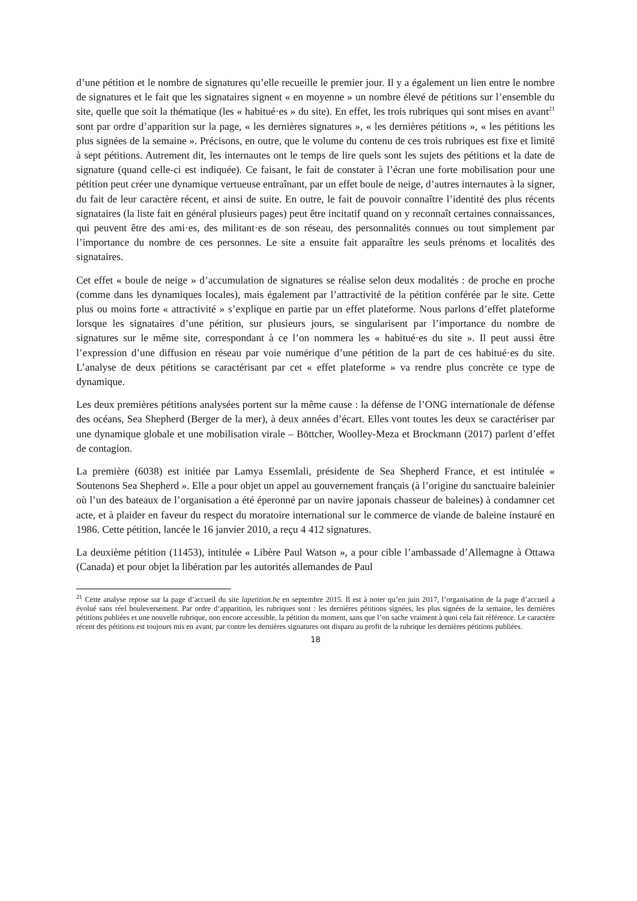d’une pétition et le nombre de signatures qu’elle recueille le premier jour. Il y a également un lien entre le nombre de signatures et le fait que les signataires signent « en moyenne » un nombre élevé de pétitions sur l’ensemble du site, quelle que soit la thématique (les « habitué·es » du site). En effet, les trois rubriques qui sont mises en avant<sup>21</sup> sont par ordre d’apparition sur la page, « les dernières signatures », « les dernières pétitions », « les pétitions les plus signées de la semaine ». Précisons, en outre, que le volume du contenu de ces trois rubriques est fixe et limité à sept pétitions. Autrement dit, les internautes ont le temps de lire quels sont les sujets des pétitions et la date de signature (quand celle-ci est indiquée). Ce faisant, le fait de constater à l’écran une forte mobilisation pour une pétition peut créer une dynamique vertueuse entraînant, par un effet boule de neige, d’autres internautes à la signer, du fait de leur caractère récent, et ainsi de suite. En outre, le fait de pouvoir connaître l’identité des plus récents signataires (la liste fait en général plusieurs pages) peut être incitatif quand on y reconnaît certaines connaissances, qui peuvent être des ami·es, des militant·es de son réseau, des personnalités connues ou tout simplement par l’importance du nombre de ces personnes. Le site a ensuite fait apparaître les seuls prénoms et localités des signataires.
Cet effet « boule de neige » d’accumulation de signatures se réalise selon deux modalités : de proche en proche (comme dans les dynamiques locales), mais également par l’attractivité de la pétition conférée par le site. Cette plus ou moins forte « attractivité » s’explique en partie par un effet plateforme. Nous parlons d’effet plateforme lorsque les signataires d’une pétition, sur plusieurs jours, se singularisent par l’importance du nombre de signatures sur le même site, correspondant à ce l’on nommera les « habitué·es du site ». Il peut aussi être l’expression d’une diffusion en réseau par voie numérique d’une pétition de la part de ces habitué·es du site. L’analyse de deux pétitions se caractérisant par cet « effet plateforme » va rendre plus concrète ce type de dynamique.
Les deux premières pétitions analysées portent sur la même cause : la défense de l’ONG internationale de défense des océans, Sea Shepherd (Berger de la mer), à deux années d’écart. Elles vont toutes les deux se caractériser par une dynamique globale et une mobilisation virale – Böttcher, Woolley-Meza et Brockmann (2017) parlent d’effet de contagion.
La première (6038) est initiée par Lamya Essemlali, présidente de Sea Shepherd France, et est intitulée « Soutenons Sea Shepherd ». Elle a pour objet un appel au gouvernement français (à l’origine du sanctuaire baleinier où l’un des bateaux de l’organisation a été éperonné par un navire japonais chasseur de baleines) à condamner cet acte, et à plaider en faveur du respect du moratoire international sur le commerce de viande de baleine instauré en 1986. Cette pétition, lancée le 16 janvier 2010, a reçu 4 412 signatures.
La deuxième pétition (11453), intitulée « Libère Paul Watson », a pour cible l’ambassade d’Allemagne à Ottawa (Canada) et pour objet la libération par les autorités allemandes de Paul
<sup>21</sup> Cette analyse repose sur la page d’accueil du site lapetition.be en septembre 2015. Il est à noter qu’en juin 2017, l’organisation de la page d’accueil a évolué sans réel bouleversement. Par ordre d’apparition, les rubriques sont : les dernières pétitions signées, les plus signées de la semaine, les dernières pétitions publiées et une nouvelle rubrique, non encore accessible, la pétition du moment, sans que l’on sache vraiment à quoi cela fait référence. Le caractère récent des pétitions est toujours mis en avant, par contre les dernières signatures ont disparu au profit de la rubrique les dernières pétitions publiées.
18